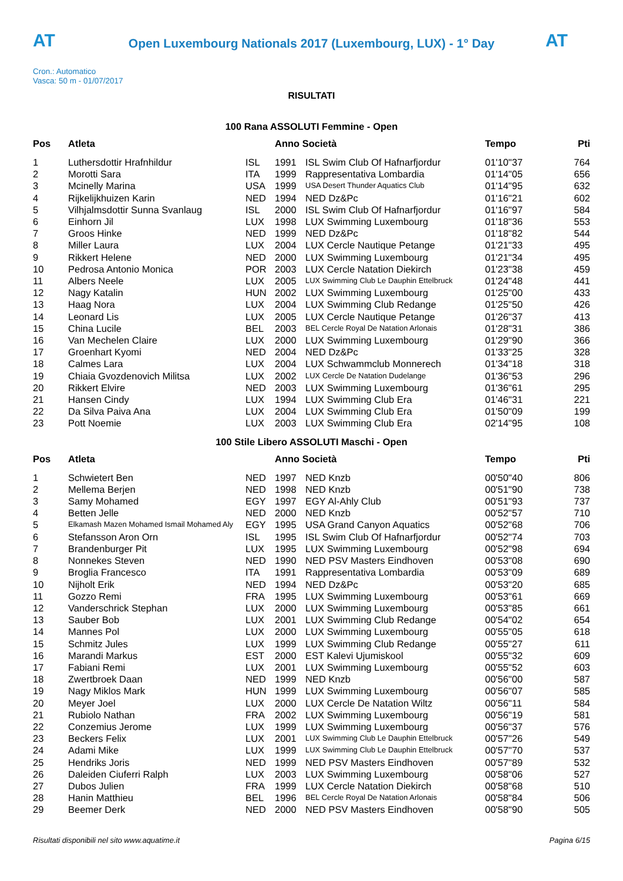AT
Open Luxembourg Nationals 2017 (Luxembourg, LUX) - 1° Day
AT
Cron.: Automatico
Vasca: 50 m - 01/07/2017
RISULTATI
100 Rana ASSOLUTI Femmine - Open
| Pos | Atleta | | Anno Società | | Tempo | Pti |
| --- | --- | --- | --- | --- | --- | --- |
| 1 | Luthersdottir Hrafnhildur | ISL | 1991 | ISL Swim Club Of Hafnarfjordur | 01'10"37 | 764 |
| 2 | Morotti Sara | ITA | 1999 | Rappresentativa Lombardia | 01'14"05 | 656 |
| 3 | Mcinelly Marina | USA | 1999 | USA Desert Thunder Aquatics Club | 01'14"95 | 632 |
| 4 | Rijkelijkhuizen Karin | NED | 1994 | NED Dz&Pc | 01'16"21 | 602 |
| 5 | Vilhjalmsdottir Sunna Svanlaug | ISL | 2000 | ISL Swim Club Of Hafnarfjordur | 01'16"97 | 584 |
| 6 | Einhorn Jil | LUX | 1998 | LUX Swimming Luxembourg | 01'18"36 | 553 |
| 7 | Groos Hinke | NED | 1999 | NED Dz&Pc | 01'18"82 | 544 |
| 8 | Miller Laura | LUX | 2004 | LUX Cercle Nautique Petange | 01'21"33 | 495 |
| 9 | Rikkert Helene | NED | 2000 | LUX Swimming Luxembourg | 01'21"34 | 495 |
| 10 | Pedrosa Antonio Monica | POR | 2003 | LUX Cercle Natation Diekirch | 01'23"38 | 459 |
| 11 | Albers Neele | LUX | 2005 | LUX Swimming Club Le Dauphin Ettelbruck | 01'24"48 | 441 |
| 12 | Nagy Katalin | HUN | 2002 | LUX Swimming Luxembourg | 01'25"00 | 433 |
| 13 | Haag Nora | LUX | 2004 | LUX Swimming Club Redange | 01'25"50 | 426 |
| 14 | Leonard Lis | LUX | 2005 | LUX Cercle Nautique Petange | 01'26"37 | 413 |
| 15 | China Lucile | BEL | 2003 | BEL Cercle Royal De Natation Arlonais | 01'28"31 | 386 |
| 16 | Van Mechelen Claire | LUX | 2000 | LUX Swimming Luxembourg | 01'29"90 | 366 |
| 17 | Groenhart Kyomi | NED | 2004 | NED Dz&Pc | 01'33"25 | 328 |
| 18 | Calmes Lara | LUX | 2004 | LUX Schwammclub Monnerech | 01'34"18 | 318 |
| 19 | Chiaia Gvozdenovich Militsa | LUX | 2002 | LUX Cercle De Natation Dudelange | 01'36"53 | 296 |
| 20 | Rikkert Elvire | NED | 2003 | LUX Swimming Luxembourg | 01'36"61 | 295 |
| 21 | Hansen Cindy | LUX | 1994 | LUX Swimming Club Era | 01'46"31 | 221 |
| 22 | Da Silva Paiva Ana | LUX | 2004 | LUX Swimming Club Era | 01'50"09 | 199 |
| 23 | Pott Noemie | LUX | 2003 | LUX Swimming Club Era | 02'14"95 | 108 |
100 Stile Libero ASSOLUTI Maschi - Open
| Pos | Atleta | | Anno Società | | Tempo | Pti |
| --- | --- | --- | --- | --- | --- | --- |
| 1 | Schwietert Ben | NED | 1997 | NED Knzb | 00'50"40 | 806 |
| 2 | Mellema Berjen | NED | 1998 | NED Knzb | 00'51"90 | 738 |
| 3 | Samy Mohamed | EGY | 1997 | EGY Al-Ahly Club | 00'51"93 | 737 |
| 4 | Betten Jelle | NED | 2000 | NED Knzb | 00'52"57 | 710 |
| 5 | Elkamash Mazen Mohamed Ismail Mohamed Aly | EGY | 1995 | USA Grand Canyon Aquatics | 00'52"68 | 706 |
| 6 | Stefansson Aron Orn | ISL | 1995 | ISL Swim Club Of Hafnarfjordur | 00'52"74 | 703 |
| 7 | Brandenburger Pit | LUX | 1995 | LUX Swimming Luxembourg | 00'52"98 | 694 |
| 8 | Nonnekes Steven | NED | 1990 | NED PSV Masters Eindhoven | 00'53"08 | 690 |
| 9 | Broglia Francesco | ITA | 1991 | Rappresentativa Lombardia | 00'53"09 | 689 |
| 10 | Nijholt Erik | NED | 1994 | NED Dz&Pc | 00'53"20 | 685 |
| 11 | Gozzo Remi | FRA | 1995 | LUX Swimming Luxembourg | 00'53"61 | 669 |
| 12 | Vanderschrick Stephan | LUX | 2000 | LUX Swimming Luxembourg | 00'53"85 | 661 |
| 13 | Sauber Bob | LUX | 2001 | LUX Swimming Club Redange | 00'54"02 | 654 |
| 14 | Mannes Pol | LUX | 2000 | LUX Swimming Luxembourg | 00'55"05 | 618 |
| 15 | Schmitz Jules | LUX | 1999 | LUX Swimming Club Redange | 00'55"27 | 611 |
| 16 | Marandi Markus | EST | 2000 | EST Kalevi Ujumiskool | 00'55"32 | 609 |
| 17 | Fabiani Remi | LUX | 2001 | LUX Swimming Luxembourg | 00'55"52 | 603 |
| 18 | Zwertbroek Daan | NED | 1999 | NED Knzb | 00'56"00 | 587 |
| 19 | Nagy Miklos Mark | HUN | 1999 | LUX Swimming Luxembourg | 00'56"07 | 585 |
| 20 | Meyer Joel | LUX | 2000 | LUX Cercle De Natation Wiltz | 00'56"11 | 584 |
| 21 | Rubiolo Nathan | FRA | 2002 | LUX Swimming Luxembourg | 00'56"19 | 581 |
| 22 | Conzemius Jerome | LUX | 1999 | LUX Swimming Luxembourg | 00'56"37 | 576 |
| 23 | Beckers Felix | LUX | 2001 | LUX Swimming Club Le Dauphin Ettelbruck | 00'57"26 | 549 |
| 24 | Adami Mike | LUX | 1999 | LUX Swimming Club Le Dauphin Ettelbruck | 00'57"70 | 537 |
| 25 | Hendriks Joris | NED | 1999 | NED PSV Masters Eindhoven | 00'57"89 | 532 |
| 26 | Daleiden Ciuferri Ralph | LUX | 2003 | LUX Swimming Luxembourg | 00'58"06 | 527 |
| 27 | Dubos Julien | FRA | 1999 | LUX Cercle Natation Diekirch | 00'58"68 | 510 |
| 28 | Hanin Matthieu | BEL | 1996 | BEL Cercle Royal De Natation Arlonais | 00'58"84 | 506 |
| 29 | Beemer Derk | NED | 2000 | NED PSV Masters Eindhoven | 00'58"90 | 505 |
Risultati disponibili nel sito www.aquatime.it Pagina 6/15